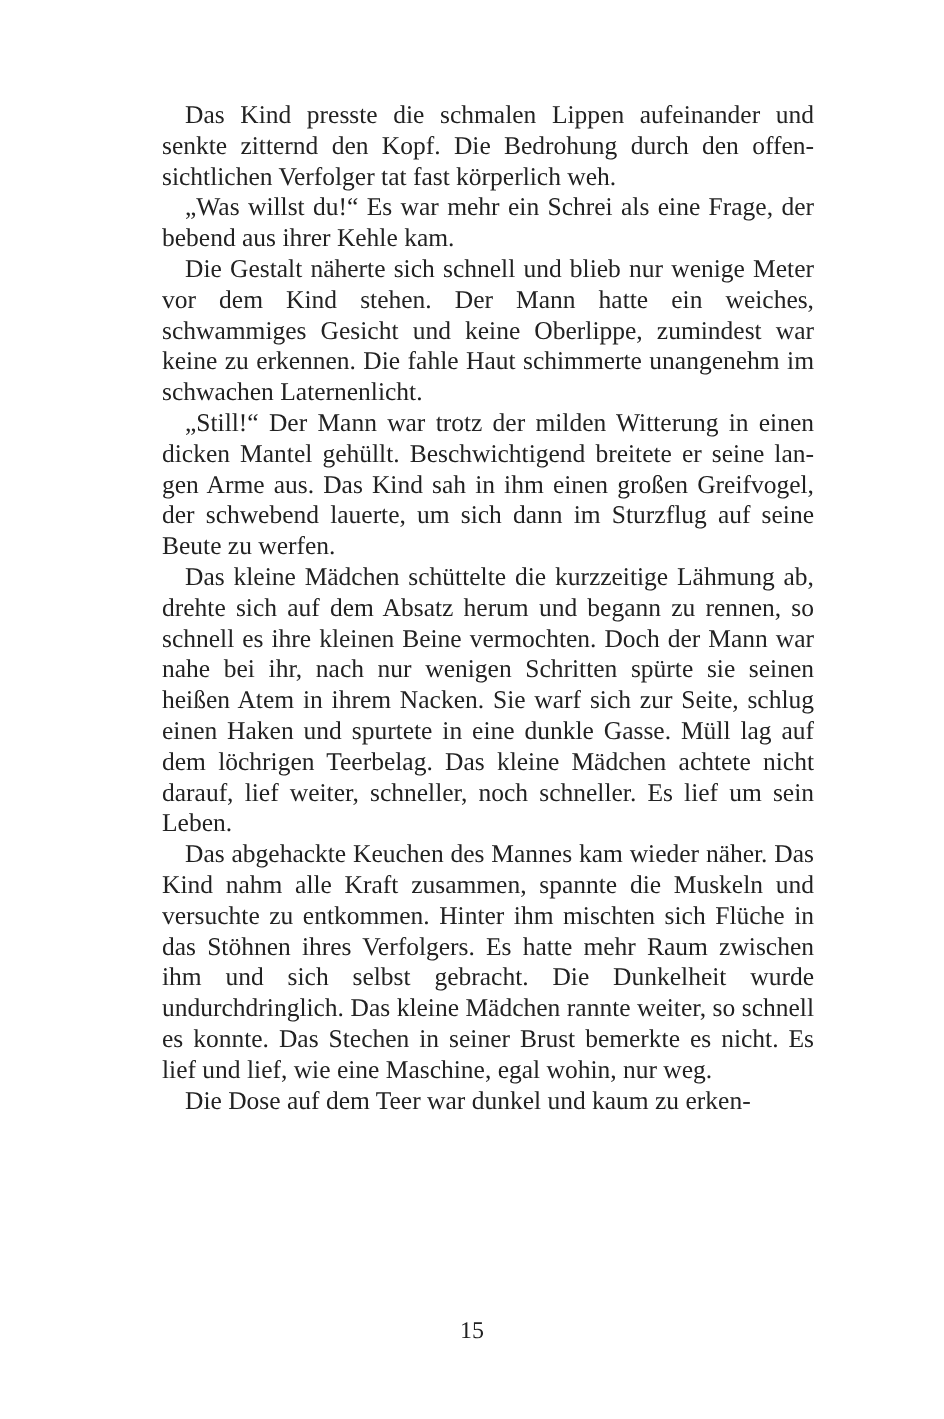Das Kind presste die schmalen Lippen aufeinander und senkte zitternd den Kopf. Die Bedrohung durch den offen­sichtlichen Verfolger tat fast körperlich weh.
„Was willst du!“ Es war mehr ein Schrei als eine Frage, der bebend aus ihrer Kehle kam.
Die Gestalt näherte sich schnell und blieb nur wenige Meter vor dem Kind stehen. Der Mann hatte ein weiches, schwammiges Gesicht und keine Oberlippe, zumindest war keine zu erkennen. Die fahle Haut schimmerte unangenehm im schwachen Laternenlicht.
„Still!“ Der Mann war trotz der milden Witterung in einen dicken Mantel gehüllt. Beschwichtigend breitete er seine lan­gen Arme aus. Das Kind sah in ihm einen großen Greifvo­gel, der schwebend lauerte, um sich dann im Sturzflug auf seine Beute zu werfen.
Das kleine Mädchen schüttelte die kurzzeitige Lähmung ab, drehte sich auf dem Absatz herum und begann zu ren­nen, so schnell es ihre kleinen Beine vermochten. Doch der Mann war nahe bei ihr, nach nur wenigen Schritten spürte sie seinen heißen Atem in ihrem Nacken. Sie warf sich zur Seite, schlug einen Haken und spurtete in eine dunkle Gas­se. Müll lag auf dem löchrigen Teerbelag. Das kleine Mäd­chen achtete nicht darauf, lief weiter, schneller, noch schnel­ler. Es lief um sein Leben.
Das abgehackte Keuchen des Mannes kam wieder näher. Das Kind nahm alle Kraft zusammen, spannte die Muskeln und versuchte zu entkommen. Hinter ihm mischten sich Flüche in das Stöhnen ihres Verfolgers. Es hatte mehr Raum zwischen ihm und sich selbst gebracht. Die Dunkelheit wur­de undurchdringlich. Das kleine Mädchen rannte weiter, so schnell es konnte. Das Stechen in seiner Brust bemerkte es nicht. Es lief und lief, wie eine Maschine, egal wohin, nur weg.
Die Dose auf dem Teer war dunkel und kaum zu erken-
15